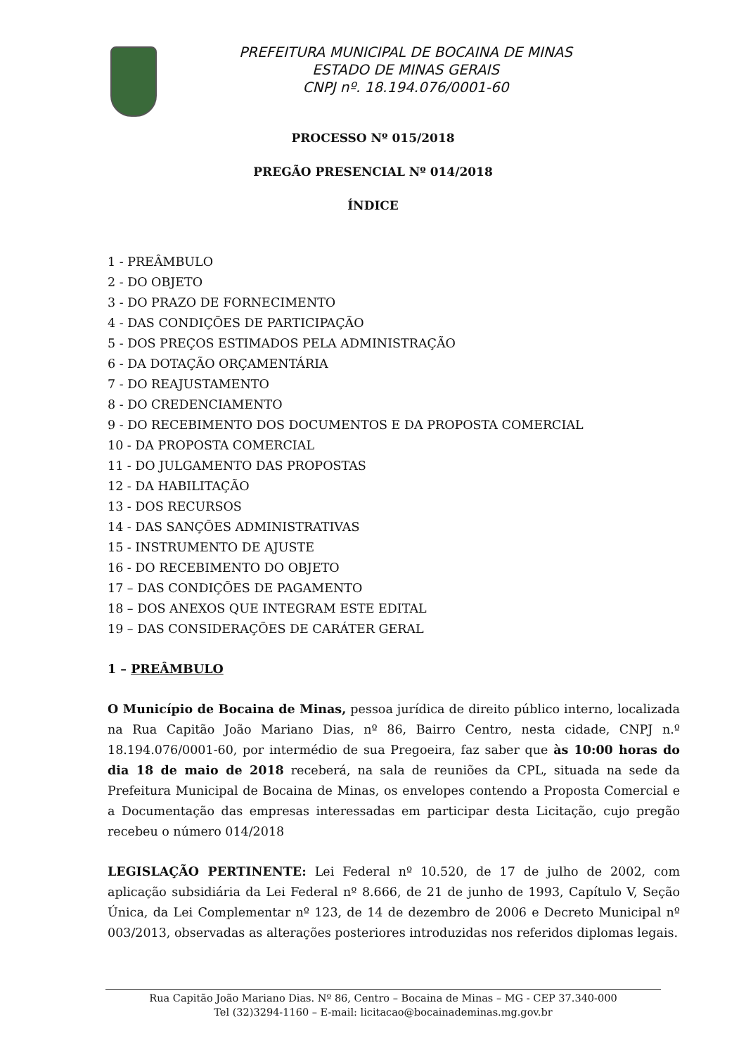PREFEITURA MUNICIPAL DE BOCAINA DE MINAS
ESTADO DE MINAS GERAIS
CNPJ nº. 18.194.076/0001-60
PROCESSO Nº 015/2018
PREGÃO PRESENCIAL Nº 014/2018
ÍNDICE
1 - PREÂMBULO
2 - DO OBJETO
3 - DO PRAZO DE FORNECIMENTO
4 - DAS CONDIÇÕES DE PARTICIPAÇÃO
5 - DOS PREÇOS ESTIMADOS PELA ADMINISTRAÇÃO
6 - DA DOTAÇÃO ORÇAMENTÁRIA
7 - DO REAJUSTAMENTO
8 - DO CREDENCIAMENTO
9 - DO RECEBIMENTO DOS DOCUMENTOS E DA PROPOSTA COMERCIAL
10 - DA PROPOSTA COMERCIAL
11 - DO JULGAMENTO DAS PROPOSTAS
12 - DA HABILITAÇÃO
13 - DOS RECURSOS
14 - DAS SANÇÕES ADMINISTRATIVAS
15 - INSTRUMENTO DE AJUSTE
16 - DO RECEBIMENTO DO OBJETO
17 – DAS CONDIÇÕES DE PAGAMENTO
18 – DOS ANEXOS QUE INTEGRAM ESTE EDITAL
19 – DAS CONSIDERAÇÕES DE CARÁTER GERAL
1 – PREÂMBULO
O Município de Bocaina de Minas, pessoa jurídica de direito público interno, localizada na Rua Capitão João Mariano Dias, nº 86, Bairro Centro, nesta cidade, CNPJ n.º 18.194.076/0001-60, por intermédio de sua Pregoeira, faz saber que às 10:00 horas do dia 18 de maio de 2018 receberá, na sala de reuniões da CPL, situada na sede da Prefeitura Municipal de Bocaina de Minas, os envelopes contendo a Proposta Comercial e a Documentação das empresas interessadas em participar desta Licitação, cujo pregão recebeu o número 014/2018
LEGISLAÇÃO PERTINENTE: Lei Federal nº 10.520, de 17 de julho de 2002, com aplicação subsidiária da Lei Federal nº 8.666, de 21 de junho de 1993, Capítulo V, Seção Única, da Lei Complementar nº 123, de 14 de dezembro de 2006 e Decreto Municipal nº 003/2013, observadas as alterações posteriores introduzidas nos referidos diplomas legais.
Rua Capitão João Mariano Dias. Nº 86, Centro – Bocaina de Minas – MG - CEP 37.340-000
Tel (32)3294-1160 – E-mail: licitacao@bocainademinas.mg.gov.br